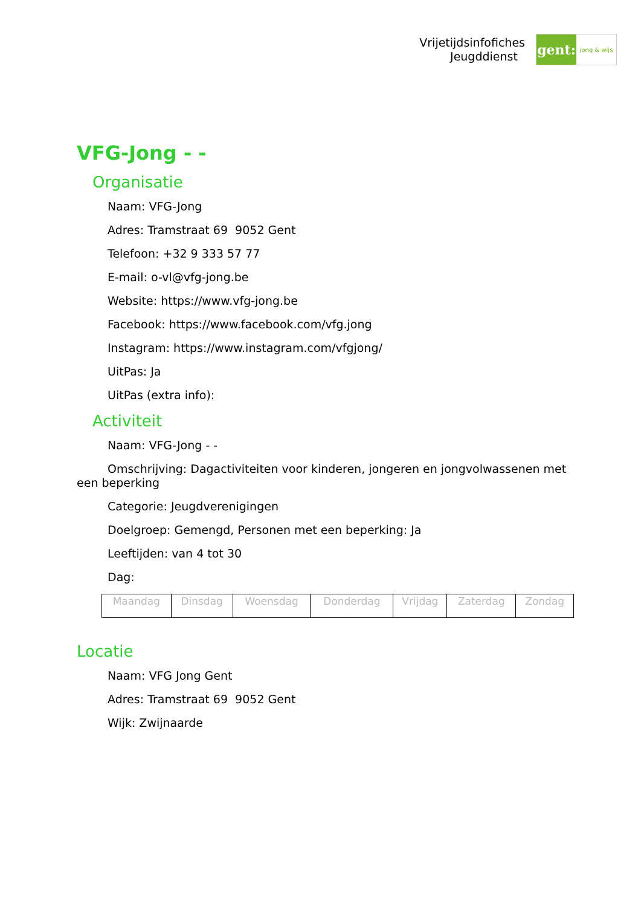Vrijetijdsinfofiches
Jeugddienst
gent:
jong & wijs
VFG-Jong - -
Organisatie
Naam: VFG-Jong
Adres: Tramstraat 69 9052 Gent
Telefoon: +32 9 333 57 77
E-mail: o-vl@vfg-jong.be
Website: https://www.vfg-jong.be
Facebook: https://www.facebook.com/vfg.jong
Instagram: https://www.instagram.com/vfgjong/
UitPas: Ja
UitPas (extra info):
Activiteit
Naam: VFG-Jong - -
Omschrijving: Dagactiviteiten voor kinderen, jongeren en jongvolwassenen met een beperking
Categorie: Jeugdverenigingen
Doelgroep: Gemengd, Personen met een beperking: Ja
Leeftijden: van 4 tot 30
Dag:
| Maandag | Dinsdag | Woensdag | Donderdag | Vrijdag | Zaterdag | Zondag |
Locatie
Naam: VFG Jong Gent
Adres: Tramstraat 69 9052 Gent
Wijk: Zwijnaarde